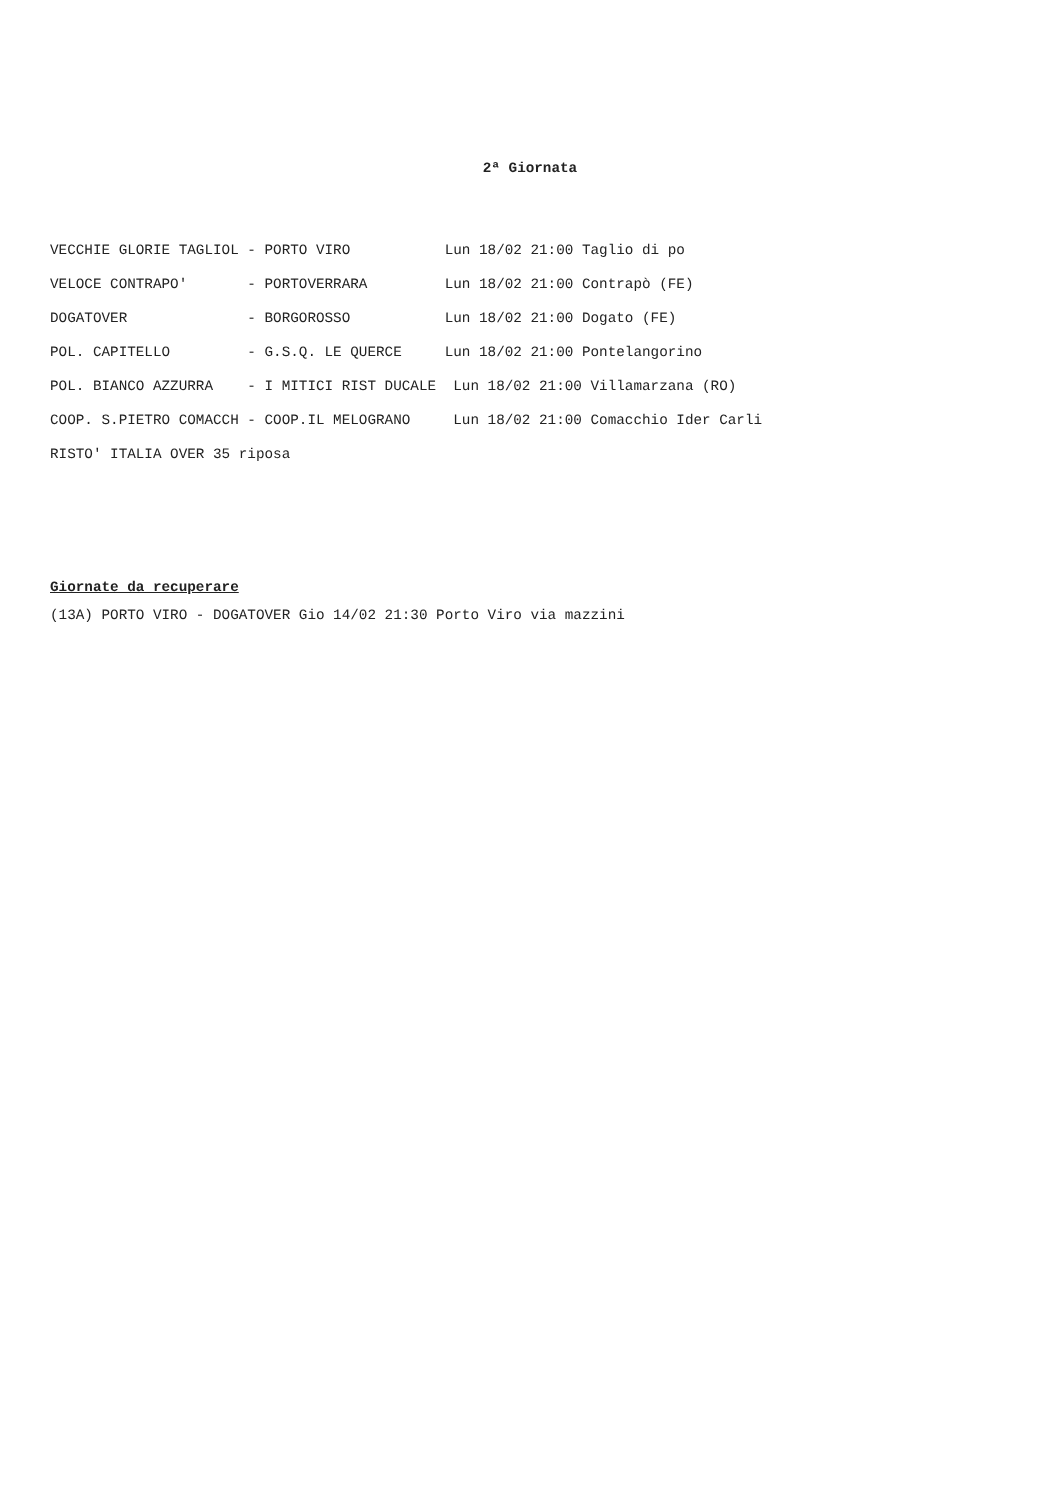2ª Giornata
VECCHIE GLORIE TAGLIOL - PORTO VIRO           Lun 18/02 21:00 Taglio di po
VELOCE CONTRAPO'       - PORTOVERRARA         Lun 18/02 21:00 Contrapò (FE)
DOGATOVER              - BORGOROSSO           Lun 18/02 21:00 Dogato (FE)
POL. CAPITELLO         - G.S.Q. LE QUERCE     Lun 18/02 21:00 Pontelangorino
POL. BIANCO AZZURRA    - I MITICI RIST DUCALE  Lun 18/02 21:00 Villamarzana (RO)
COOP. S.PIETRO COMACCH - COOP.IL MELOGRANO     Lun 18/02 21:00 Comacchio Ider Carli
RISTO' ITALIA OVER 35 riposa
Giornate da recuperare
(13A) PORTO VIRO - DOGATOVER Gio 14/02 21:30 Porto Viro via mazzini